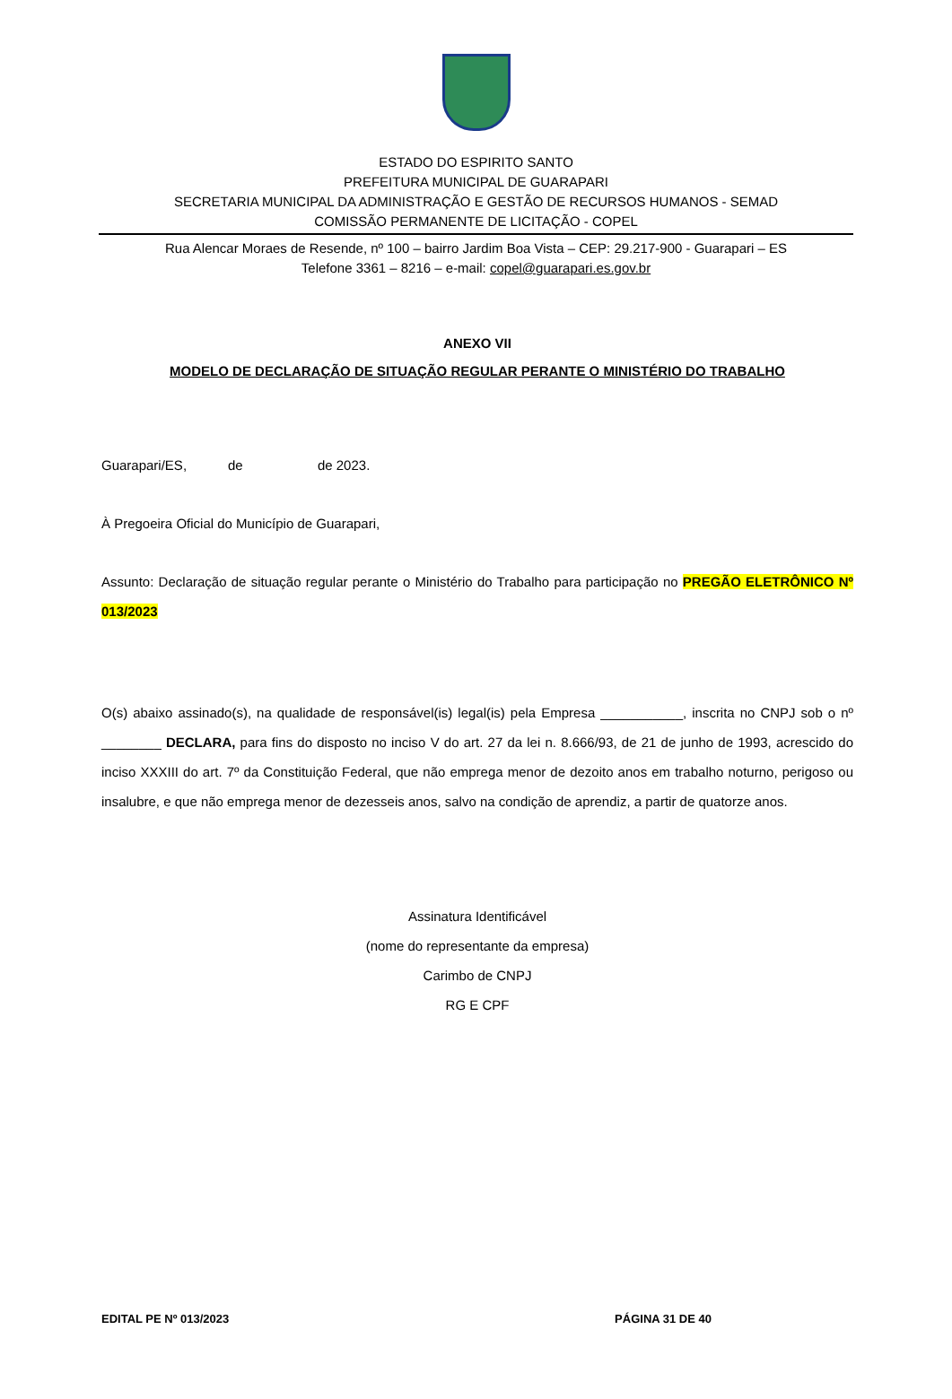ESTADO DO ESPIRITO SANTO
PREFEITURA MUNICIPAL DE GUARAPARI
SECRETARIA MUNICIPAL DA ADMINISTRAÇÃO E GESTÃO DE RECURSOS HUMANOS - SEMAD
COMISSÃO PERMANENTE DE LICITAÇÃO - COPEL
Rua Alencar Moraes de Resende, nº 100 – bairro Jardim Boa Vista – CEP: 29.217-900 - Guarapari – ES
Telefone 3361 – 8216 – e-mail: copel@guarapari.es.gov.br
ANEXO VII
MODELO DE DECLARAÇÃO DE SITUAÇÃO REGULAR PERANTE O MINISTÉRIO DO TRABALHO
Guarapari/ES, de de 2023.
À Pregoeira Oficial do Município de Guarapari,
Assunto: Declaração de situação regular perante o Ministério do Trabalho para participação no PREGÃO ELETRÔNICO Nº 013/2023
O(s) abaixo assinado(s), na qualidade de responsável(is) legal(is) pela Empresa ___________, inscrita no CNPJ sob o nº ________ DECLARA, para fins do disposto no inciso V do art. 27 da lei n. 8.666/93, de 21 de junho de 1993, acrescido do inciso XXXIII do art. 7º da Constituição Federal, que não emprega menor de dezoito anos em trabalho noturno, perigoso ou insalubre, e que não emprega menor de dezesseis anos, salvo na condição de aprendiz, a partir de quatorze anos.
Assinatura Identificável
(nome do representante da empresa)
Carimbo de CNPJ
RG E CPF
EDITAL PE Nº 013/2023 PÁGINA 31 DE 40